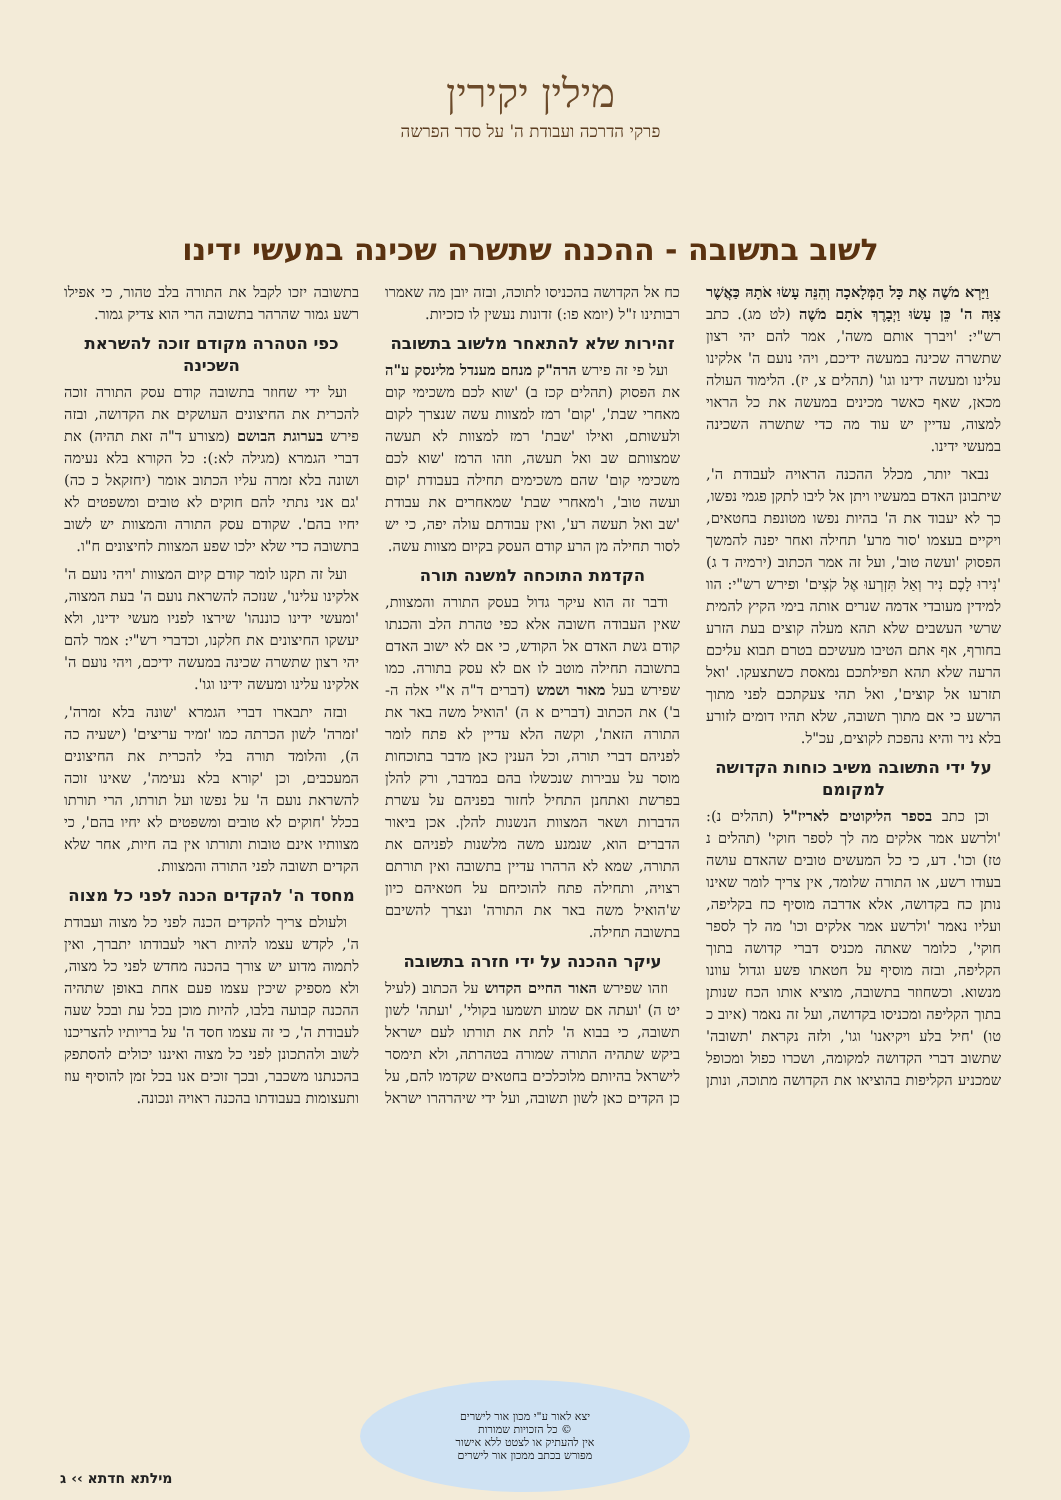מילין יקירין
פרקי הדרכה ועבודת ה' על סדר הפרשה
לשוב בתשובה - ההכנה שתשרה שכינה במעשי ידינו
וַיַּרְא מֹשֶׁה אֶת כָּל הַמְּלָאכָה וְהִנֵּה עָשׂוּ אֹתָהּ כַּאֲשֶׁר צִוָּה ה' כֵּן עָשׂוּ וַיְבָרֶךְ אֹתָם מֹשֶׁה (לט מג). כתב רש"י: 'ויברך אותם משה', אמר להם יהי רצון שתשרה שכינה במעשה ידיכם, ויהי נועם ה' אלקינו עלינו ומעשה ידינו וגו' (תהלים צ, יז). הלימוד העולה מכאן, שאף כאשר מכינים במעשה את כל הראוי למצוה, עדיין יש עוד מה כדי שתשרה השכינה במעשי ידינו.
נבאר יותר, מכלל ההכנה הראויה לעבודת ה', שיתבונן האדם במעשיו ויתן אל ליבו לתקן פגמי נפשו, כך לא יעבוד את ה' בהיות נפשו מטונפת בחטאים, ויקיים בעצמו 'סור מרע' תחילה ואחר יפנה להמשך הפסוק 'ועשה טוב', ועל זה אמר הכתוב (ירמיה ד ג) 'נִירוּ לָכֶם נִיר וְאַל תִּזְרְעוּ אֶל קֹצִים' ופירש רש"י: הוו למידין מעובדי אדמה שנרים אותה בימי הקיץ להמית שרשי העשבים שלא תהא מעלה קוצים בעת הזרע בחורף, אף אתם הטיבו מעשיכם בטרם תבוא עליכם הרעה שלא תהא תפילתכם נמאסת כשתצעקו. 'ואל תזרעו אל קוצים', ואל תהי צעקתכם לפני מתוך הרשע כי אם מתוך תשובה, שלא תהיו דומים לזורע בלא ניר והיא נהפכת לקוצים, עכ"ל.
על ידי התשובה משיב כוחות הקדושה למקומם
וכן כתב בספר הליקוטים לאריז"ל (תהלים נ): 'ולרשע אמר אלקים מה לך לספר חוקי' (תהלים נ טז) וכו'. דע, כי כל המעשים טובים שהאדם עושה בעודו רשע, או התורה שלומד, אין צריך לומר שאינו נותן כח בקדושה, אלא אדרבה מוסיף כח בקליפה, ועליו נאמר 'ולרשע אמר אלקים וכו' מה לך לספר חוקי', כלומר שאתה מכניס דברי קדושה בתוך הקליפה, ובזה מוסיף על חטאתו פשע וגדול עוונו מנשוא. וכשחוזר בתשובה, מוציא אותו הכח שנותן בתוך הקליפה ומכניסו בקדושה, ועל זה נאמר (איוב כ טו) 'חיל בלע ויקיאנו' וגו', ולזה נקראת 'תשובה' שתשוב דברי הקדושה למקומה, ושכרו כפול ומכופל שמכניע הקליפות בהוציאו את הקדושה מתוכה, ונותן כח אל הקדושה בהכניסו לתוכה, ובזה יובן מה שאמרו רבותינו ז"ל (יומא פו:) זדונות נעשין לו כזכיות.
זהירות שלא להתאחר מלשוב בתשובה
ועל פי זה פירש הרה"ק מנחם מענדל מלינסק ע"ה את הפסוק (תהלים קכז ב) 'שוא לכם משכימי קום מאחרי שבת', 'קום' רמז למצוות עשה שנצרך לקום ולעשותם, ואילו 'שבת' רמז למצוות לא תעשה שמצוותם שב ואל תעשה, וזהו הרמז 'שוא לכם משכימי קום' שהם משכימים תחילה בעבודת 'קום ועשה טוב', ו'מאחרי שבת' שמאחרים את עבודת 'שב ואל תעשה רע', ואין עבודתם עולה יפה, כי יש לסור תחילה מן הרע קודם העסק בקיום מצוות עשה.
הקדמת התוכחה למשנה תורה
ודבר זה הוא עיקר גדול בעסק התורה והמצוות, שאין העבודה חשובה אלא כפי טהרת הלב והכנתו קודם גשת האדם אל הקודש, כי אם לא ישוב האדם בתשובה תחילה מוטב לו אם לא עסק בתורה. כמו שפירש בעל מאור ושמש (דברים ד"ה א"י אלה ה-ב') את הכתוב (דברים א ה) 'הואיל משה באר את התורה הזאת', וקשה הלא עדיין לא פתח לומר לפניהם דברי תורה, וכל הענין כאן מדבר בתוכחות מוסר על עבירות שנכשלו בהם במדבר, ורק להלן בפרשת ואתחנן התחיל לחזור בפניהם על עשרת הדברות ושאר המצוות הנשנות להלן. אכן ביאור הדברים הוא, שנמנע משה מלשנות לפניהם את התורה, שמא לא הרהרו עדיין בתשובה ואין תורתם רצויה, ותחילה פתח להוכיחם על חטאיהם כיון ש'הואיל משה באר את התורה' ונצרך להשיבם בתשובה תחילה.
עיקר ההכנה על ידי חזרה בתשובה
וזהו שפירש האור החיים הקדוש על הכתוב (לעיל יט ה) 'ועתה אם שמוע תשמעו בקולי', 'ועתה' לשון תשובה, כי בבוא ה' לתת את תורתו לעם ישראל ביקש שתהיה התורה שמורה בטהרתה, ולא תימסר לישראל בהיותם מלוכלכים בחטאים שקדמו להם, על כן הקדים כאן לשון תשובה, ועל ידי שיהרהרו ישראל בתשובה יזכו לקבל את התורה בלב טהור, כי אפילו רשע גמור שהרהר בתשובה הרי הוא צדיק גמור.
כפי הטהרה מקודם זוכה להשראת השכינה
ועל ידי שחוזר בתשובה קודם עסק התורה זוכה להכרית את החיצונים העושקים את הקדושה, ובזה פירש בערוגת הבושם (מצורע ד"ה זאת תהיה) את דברי הגמרא (מגילה לא:): כל הקורא בלא נעימה ושונה בלא זמרה עליו הכתוב אומר (יחזקאל כ כה) 'גם אני נתתי להם חוקים לא טובים ומשפטים לא יחיו בהם'. שקודם עסק התורה והמצוות יש לשוב בתשובה כדי שלא ילכו שפע המצוות לחיצונים ח"ו.
ועל זה תקנו לומר קודם קיום המצוות 'ויהי נועם ה' אלקינו עלינו', שנזכה להשראת נועם ה' בעת המצוה, 'ומעשי ידינו כוננהו' שירצו לפניו מעשי ידינו, ולא יעשקו החיצונים את חלקנו, וכדברי רש"י: אמר להם יהי רצון שתשרה שכינה במעשה ידיכם, ויהי נועם ה' אלקינו עלינו ומעשה ידינו וגו'.
ובזה יתבארו דברי הגמרא 'שונה בלא זמרה', 'זמרה' לשון הכרתה כמו 'זמיר עריצים' (ישעיה כה ה), והלומד תורה בלי להכרית את החיצונים המעכבים, וכן 'קורא בלא נעימה', שאינו זוכה להשראת נועם ה' על נפשו ועל תורתו, הרי תורתו בכלל 'חוקים לא טובים ומשפטים לא יחיו בהם', כי מצוותיו אינם טובות ותורתו אין בה חיות, אחר שלא הקדים תשובה לפני התורה והמצוות.
מחסד ה' להקדים הכנה לפני כל מצוה
ולעולם צריך להקדים הכנה לפני כל מצוה ועבודת ה', לקדש עצמו להיות ראוי לעבודתו יתברך, ואין לתמוה מדוע יש צורך בהכנה מחדש לפני כל מצוה, ולא מספיק שיכין עצמו פעם אחת באופן שתהיה ההכנה קבועה בלבו, להיות מוכן בכל עת ובכל שעה לעבודת ה', כי זה עצמו חסד ה' על בריותיו להצריכנו לשוב ולהתכונן לפני כל מצוה ואיננו יכולים להסתפק בהכנתנו משכבר, ובכך זוכים אנו בכל זמן להוסיף עוז ותעצומות בעבודתו בהכנה ראויה ונכונה.
יצא לאור ע"י מכון אור לישרים
© כל הזכויות שמורות
אין להעתיק או לצטט ללא אישור
מפורש בכתב ממכון אור לישרים
מילתא חדתא ›› ג